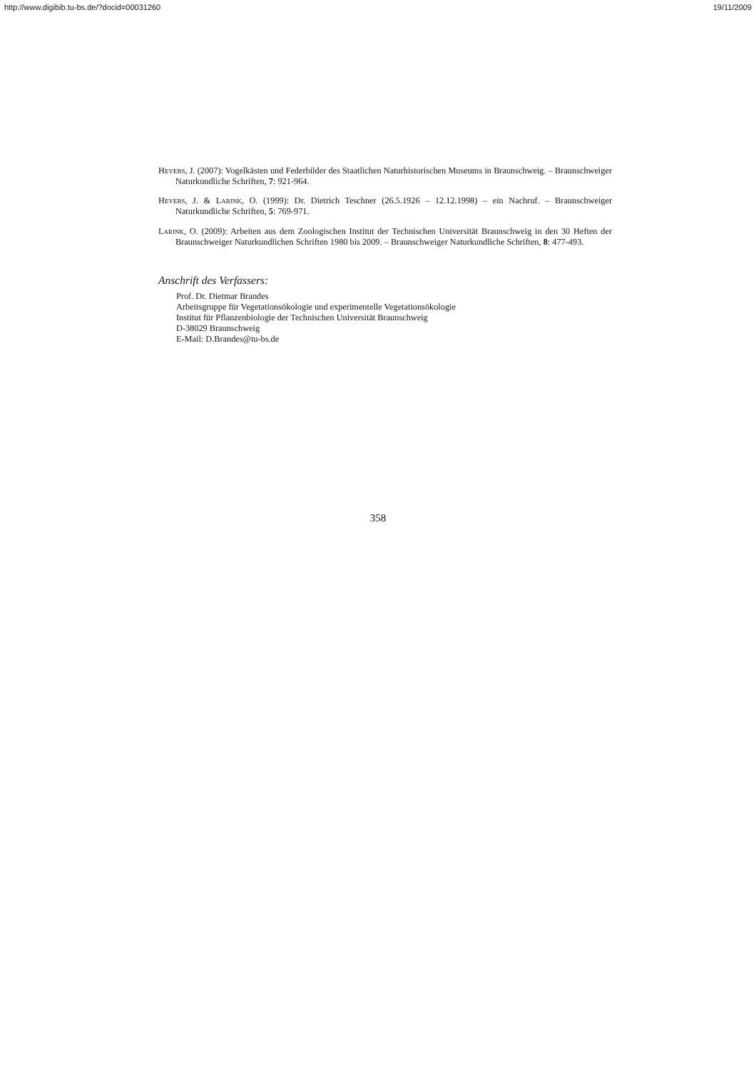http://www.digibib.tu-bs.de/?docid=00031260 19/11/2009
Hevers, J. (2007): Vogelkästen und Federbilder des Staatlichen Naturhistorischen Museums in Braunschweig. – Braunschweiger Naturkundliche Schriften, 7: 921-964.
Hevers, J. & Larink, O. (1999): Dr. Dietrich Teschner (26.5.1926 – 12.12.1998) – ein Nachruf. – Braunschweiger Naturkundliche Schriften, 5: 769-971.
Larink, O. (2009): Arbeiten aus dem Zoologischen Institut der Technischen Universität Braunschweig in den 30 Heften der Braunschweiger Naturkundlichen Schriften 1980 bis 2009. – Braunschweiger Naturkundliche Schriften, 8: 477-493.
Anschrift des Verfassers:
Prof. Dr. Dietmar Brandes
Arbeitsgruppe für Vegetationsökologie und experimentelle Vegetationsökologie
Institut für Pflanzenbiologie der Technischen Universität Braunschweig
D-38029 Braunschweig
E-Mail: D.Brandes@tu-bs.de
358